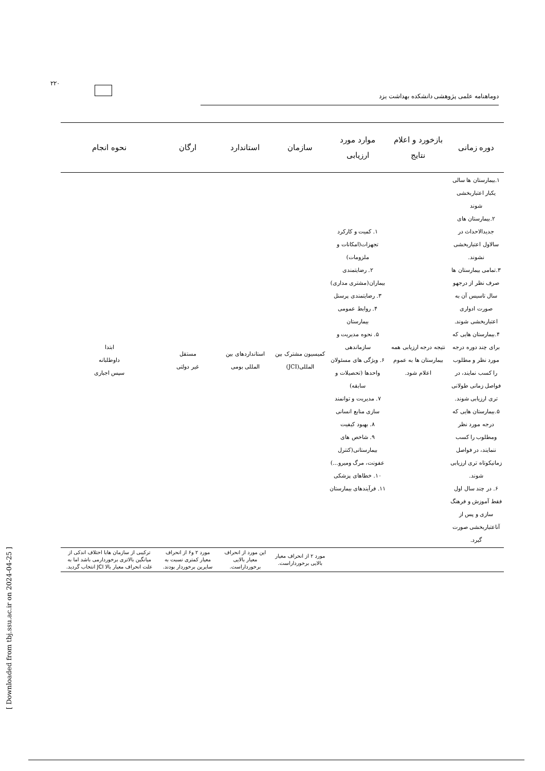۲۲۰
دوماهنامه علمی پژوهشی دانشکده بهداشت یزد
[ Downloaded from tbj.ssu.ac.ir on 2024-04-25 ]
| دوره زمانی | بازخورد و اعلام نتایج | موارد مورد ارزیابی | سازمان | استاندارد | ارگان | نحوه انجام |
| --- | --- | --- | --- | --- | --- | --- |
| ۱.بیمارستان ها سالی یکبار اعتباربخشی شوند ۲.بیمارستان های جدیدالاحداث در سالاول اعتباربخشی نشوند. ۳.تمامی بیمارستان ها صرف نظر از درجهو سال تاسیس آن به صورت ادواری اعتباربخشی شوند. ۴.بیمارستان هایی که برای چند دوره درجه مورد نظر و مطلوب را کسب نمایند، در فواصل زمانی طولانی تری ارزیابی شوند. ۵.بیمارستان هایی که درجه مورد نظر ومطلوب را کسب ننمایند، در فواصل زمانیکوتاه تری ارزیابی شوند. ۶. در چند سال اول فقط آموزش و فرهنگ سازی و پس از آناعتباربخشی صورت گیرد. | نتیجه درجه ارزیابی همه بیمارستان ها به عموم اعلام شود. | ۱. کمیت و کارکرد تجهزات(امکانات و ملزومات) ۲. رضایتمندی بیماران(مشتری مداری) ۳. رضایتمندی پرسنل ۴. روابط عمومی بیمارستان ۵. نحوه مدیریت و سازماندهی ۶. ویژگی های مسئولان واحدها (تحصیلات و سابقه) ۷. مدیریت و توانمند سازی منابع انسانی ۸. بهبود کیفیت ۹. شاخص های بیمارستانی(کنترل عفونت، مرگ ومیرو...) ۱۰. خطاهای پزشکی ۱۱. فرآیندهای بیمارستان | کمیسیون مشترک بین المللی(JCI) | استانداردهای بین المللی بومی | مستقل غیر دولتی | ابتدا داوطلبانه سپس اجباری |
| | | | مورد ۲ از انحراف معیار بالایی برخورداراست. | این مورد از انحراف معیار بالایی برخورداراست. | مورد ۲ و۶ از انحراف معیار کمتری نسبت به سایرین برخوردار بودند. | ترکیبی از سازمان هابا اختلاف اندکی از میانگین بالاتری برخوردارمی باشد اما به علت انحراف معیار بالا JCI انتخاب گردید. |